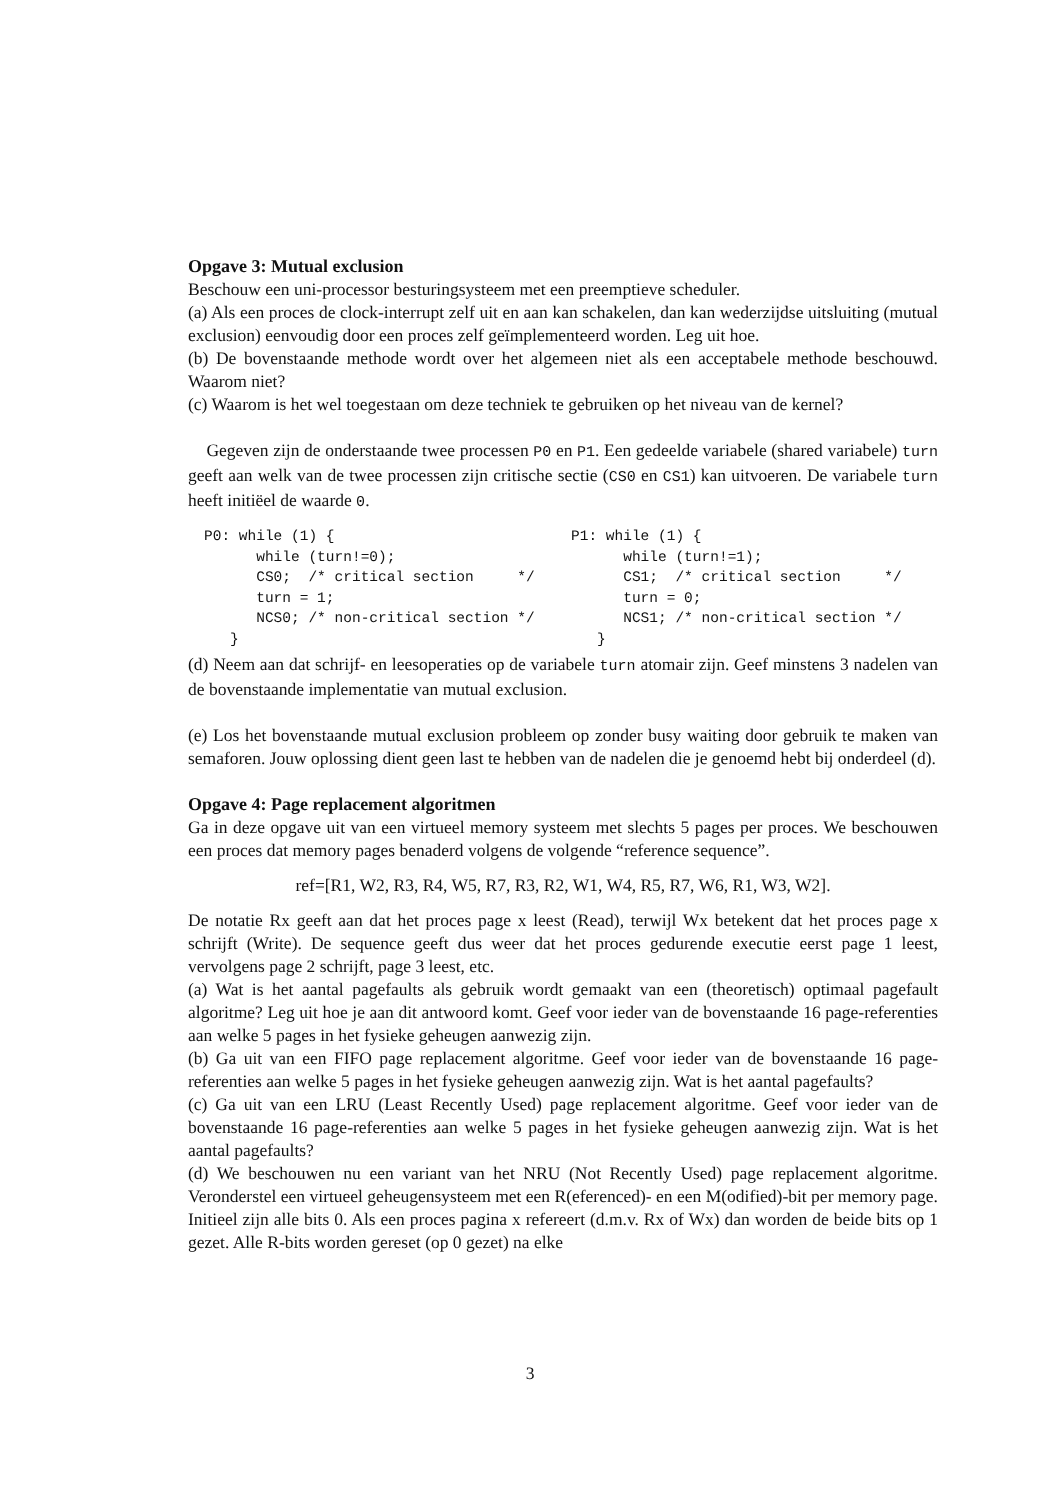Opgave 3: Mutual exclusion
Beschouw een uni-processor besturingsysteem met een preemptieve scheduler.
(a) Als een proces de clock-interrupt zelf uit en aan kan schakelen, dan kan wederzijdse uitsluiting (mutual exclusion) eenvoudig door een proces zelf geïmplementeerd worden. Leg uit hoe.
(b) De bovenstaande methode wordt over het algemeen niet als een acceptabele methode beschouwd. Waarom niet?
(c) Waarom is het wel toegestaan om deze techniek te gebruiken op het niveau van de kernel?
Gegeven zijn de onderstaande twee processen P0 en P1. Een gedeelde variabele (shared variabele) turn geeft aan welk van de twee processen zijn critische sectie (CS0 en CS1) kan uitvoeren. De variabele turn heeft initiëel de waarde 0.
P0: while (1) {
      while (turn!=0);
      CS0;  /* critical section     */
      turn = 1;
      NCS0; /* non-critical section */
   }
P1: while (1) {
      while (turn!=1);
      CS1;  /* critical section     */
      turn = 0;
      NCS1; /* non-critical section */
   }
(d) Neem aan dat schrijf- en leesoperaties op de variabele turn atomair zijn. Geef minstens 3 nadelen van de bovenstaande implementatie van mutual exclusion.
(e) Los het bovenstaande mutual exclusion probleem op zonder busy waiting door gebruik te maken van semaforen. Jouw oplossing dient geen last te hebben van de nadelen die je genoemd hebt bij onderdeel (d).
Opgave 4: Page replacement algoritmen
Ga in deze opgave uit van een virtueel memory systeem met slechts 5 pages per proces. We beschouwen een proces dat memory pages benaderd volgens de volgende “reference sequence”.
ref=[R1, W2, R3, R4, W5, R7, R3, R2, W1, W4, R5, R7, W6, R1, W3, W2].
De notatie Rx geeft aan dat het proces page x leest (Read), terwijl Wx betekent dat het proces page x schrijft (Write). De sequence geeft dus weer dat het proces gedurende executie eerst page 1 leest, vervolgens page 2 schrijft, page 3 leest, etc.
(a) Wat is het aantal pagefaults als gebruik wordt gemaakt van een (theoretisch) optimaal pagefault algoritme? Leg uit hoe je aan dit antwoord komt. Geef voor ieder van de bovenstaande 16 page-referenties aan welke 5 pages in het fysieke geheugen aanwezig zijn.
(b) Ga uit van een FIFO page replacement algoritme. Geef voor ieder van de bovenstaande 16 page-referenties aan welke 5 pages in het fysieke geheugen aanwezig zijn. Wat is het aantal pagefaults?
(c) Ga uit van een LRU (Least Recently Used) page replacement algoritme. Geef voor ieder van de bovenstaande 16 page-referenties aan welke 5 pages in het fysieke geheugen aanwezig zijn. Wat is het aantal pagefaults?
(d) We beschouwen nu een variant van het NRU (Not Recently Used) page replacement algoritme. Veronderstel een virtueel geheugensysteem met een R(eferenced)- en een M(odified)-bit per memory page. Initieel zijn alle bits 0. Als een proces pagina x refereert (d.m.v. Rx of Wx) dan worden de beide bits op 1 gezet. Alle R-bits worden gereset (op 0 gezet) na elke
3